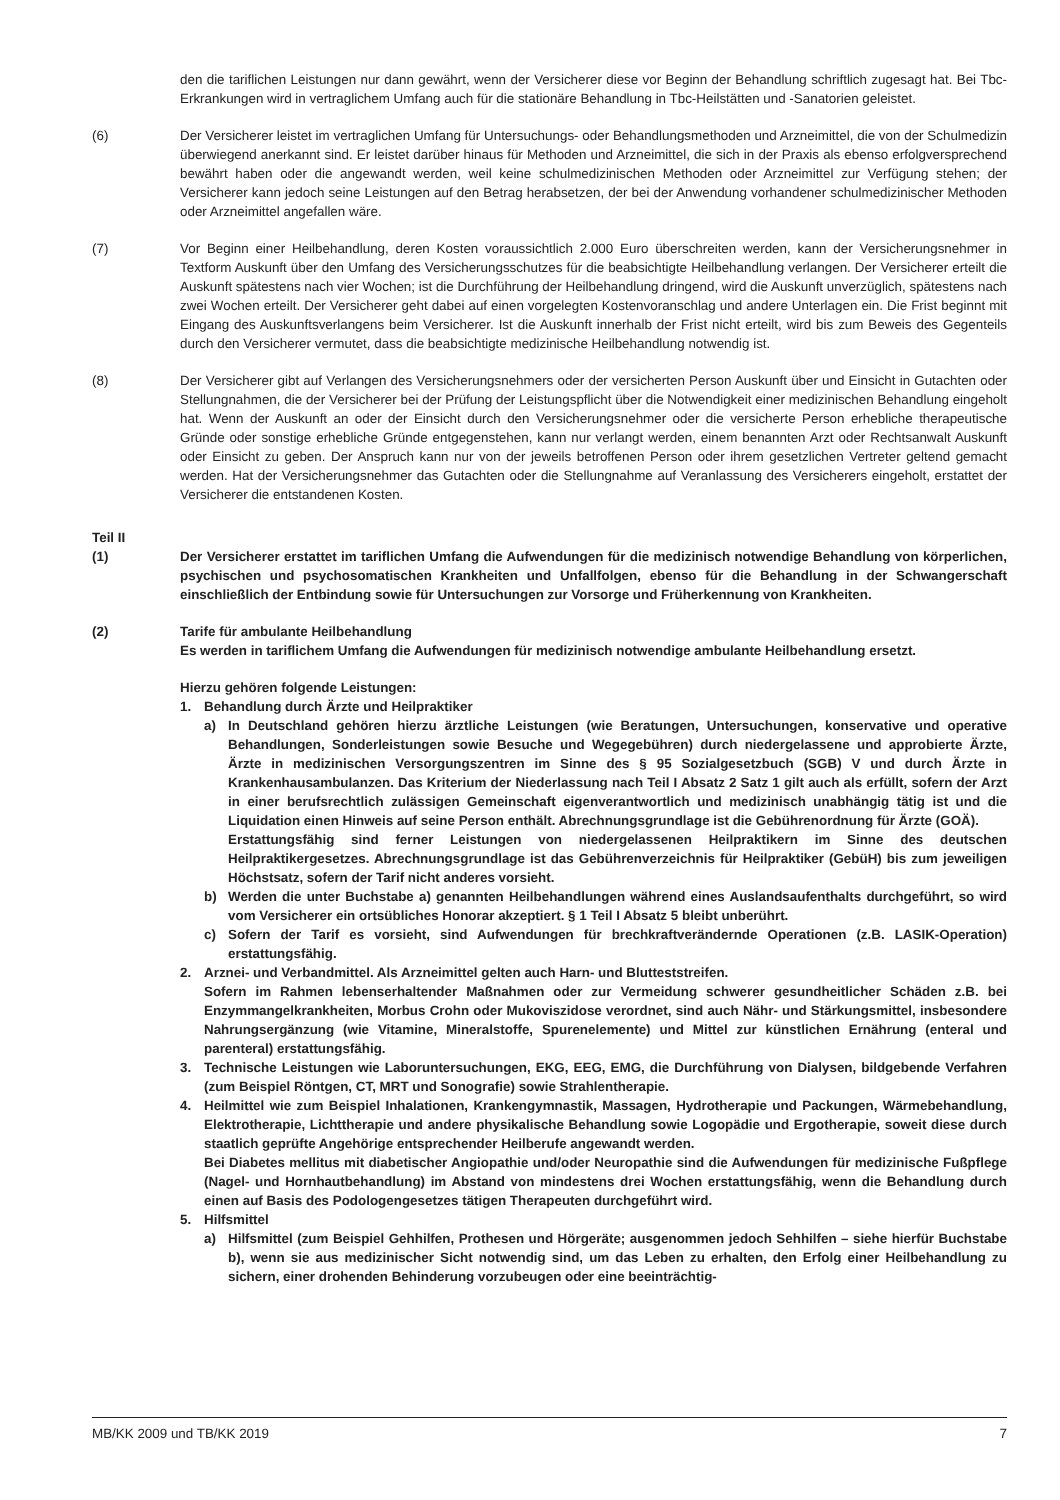den die tariflichen Leistungen nur dann gewährt, wenn der Versicherer diese vor Beginn der Behandlung schriftlich zugesagt hat. Bei Tbc-Erkrankungen wird in vertraglichem Umfang auch für die stationäre Behandlung in Tbc-Heilstätten und -Sanatorien geleistet.
(6) Der Versicherer leistet im vertraglichen Umfang für Untersuchungs- oder Behandlungsmethoden und Arzneimittel, die von der Schulmedizin überwiegend anerkannt sind. Er leistet darüber hinaus für Methoden und Arzneimittel, die sich in der Praxis als ebenso erfolgversprechend bewährt haben oder die angewandt werden, weil keine schulmedizinischen Methoden oder Arzneimittel zur Verfügung stehen; der Versicherer kann jedoch seine Leistungen auf den Betrag herabsetzen, der bei der Anwendung vorhandener schulmedizinischer Methoden oder Arzneimittel angefallen wäre.
(7) Vor Beginn einer Heilbehandlung, deren Kosten voraussichtlich 2.000 Euro überschreiten werden, kann der Versicherungsnehmer in Textform Auskunft über den Umfang des Versicherungsschutzes für die beabsichtigte Heilbehandlung verlangen. Der Versicherer erteilt die Auskunft spätestens nach vier Wochen; ist die Durchführung der Heilbehandlung dringend, wird die Auskunft unverzüglich, spätestens nach zwei Wochen erteilt. Der Versicherer geht dabei auf einen vorgelegten Kostenvoranschlag und andere Unterlagen ein. Die Frist beginnt mit Eingang des Auskunftsverlangens beim Versicherer. Ist die Auskunft innerhalb der Frist nicht erteilt, wird bis zum Beweis des Gegenteils durch den Versicherer vermutet, dass die beabsichtigte medizinische Heilbehandlung notwendig ist.
(8) Der Versicherer gibt auf Verlangen des Versicherungsnehmers oder der versicherten Person Auskunft über und Einsicht in Gutachten oder Stellungnahmen, die der Versicherer bei der Prüfung der Leistungspflicht über die Notwendigkeit einer medizinischen Behandlung eingeholt hat. Wenn der Auskunft an oder der Einsicht durch den Versicherungsnehmer oder die versicherte Person erhebliche therapeutische Gründe oder sonstige erhebliche Gründe entgegenstehen, kann nur verlangt werden, einem benannten Arzt oder Rechtsanwalt Auskunft oder Einsicht zu geben. Der Anspruch kann nur von der jeweils betroffenen Person oder ihrem gesetzlichen Vertreter geltend gemacht werden. Hat der Versicherungsnehmer das Gutachten oder die Stellungnahme auf Veranlassung des Versicherers eingeholt, erstattet der Versicherer die entstandenen Kosten.
Teil II
(1) Der Versicherer erstattet im tariflichen Umfang die Aufwendungen für die medizinisch notwendige Behandlung von körperlichen, psychischen und psychosomatischen Krankheiten und Unfallfolgen, ebenso für die Behandlung in der Schwangerschaft einschließlich der Entbindung sowie für Untersuchungen zur Vorsorge und Früherkennung von Krankheiten.
(2) Tarife für ambulante Heilbehandlung
Es werden in tariflichem Umfang die Aufwendungen für medizinisch notwendige ambulante Heilbehandlung ersetzt.
Hierzu gehören folgende Leistungen:
1. Behandlung durch Ärzte und Heilpraktiker
a) In Deutschland gehören hierzu ärztliche Leistungen (wie Beratungen, Untersuchungen, konservative und operative Behandlungen, Sonderleistungen sowie Besuche und Wegegebühren) durch niedergelassene und approbierte Ärzte, Ärzte in medizinischen Versorgungszentren im Sinne des § 95 Sozialgesetzbuch (SGB) V und durch Ärzte in Krankenhausambulanzen. Das Kriterium der Niederlassung nach Teil I Absatz 2 Satz 1 gilt auch als erfüllt, sofern der Arzt in einer berufsrechtlich zulässigen Gemeinschaft eigenverantwortlich und medizinisch unabhängig tätig ist und die Liquidation einen Hinweis auf seine Person enthält. Abrechnungsgrundlage ist die Gebührenordnung für Ärzte (GOÄ).
Erstattungsfähig sind ferner Leistungen von niedergelassenen Heilpraktikern im Sinne des deutschen Heilpraktikergesetzes. Abrechnungsgrundlage ist das Gebührenverzeichnis für Heilpraktiker (GebüH) bis zum jeweiligen Höchstsatz, sofern der Tarif nicht anderes vorsieht.
b) Werden die unter Buchstabe a) genannten Heilbehandlungen während eines Auslandsaufenthalts durchgeführt, so wird vom Versicherer ein ortsübliches Honorar akzeptiert. § 1 Teil I Absatz 5 bleibt unberührt.
c) Sofern der Tarif es vorsieht, sind Aufwendungen für brechkraftverändernde Operationen (z.B. LASIK-Operation) erstattungsfähig.
2. Arznei- und Verbandmittel. Als Arzneimittel gelten auch Harn- und Blutteststreifen.
Sofern im Rahmen lebenserhaltender Maßnahmen oder zur Vermeidung schwerer gesundheitlicher Schäden z.B. bei Enzymmangelkrankheiten, Morbus Crohn oder Mukoviszidose verordnet, sind auch Nähr- und Stärkungsmittel, insbesondere Nahrungsergänzung (wie Vitamine, Mineralstoffe, Spurenelemente) und Mittel zur künstlichen Ernährung (enteral und parenteral) erstattungsfähig.
3. Technische Leistungen wie Laboruntersuchungen, EKG, EEG, EMG, die Durchführung von Dialysen, bildgebende Verfahren (zum Beispiel Röntgen, CT, MRT und Sonografie) sowie Strahlentherapie.
4. Heilmittel wie zum Beispiel Inhalationen, Krankengymnastik, Massagen, Hydrotherapie und Packungen, Wärmebehandlung, Elektrotherapie, Lichttherapie und andere physikalische Behandlung sowie Logopädie und Ergotherapie, soweit diese durch staatlich geprüfte Angehörige entsprechender Heilberufe angewandt werden.
Bei Diabetes mellitus mit diabetischer Angiopathie und/oder Neuropathie sind die Aufwendungen für medizinische Fußpflege (Nagel- und Hornhautbehandlung) im Abstand von mindestens drei Wochen erstattungsfähig, wenn die Behandlung durch einen auf Basis des Podologengesetzes tätigen Therapeuten durchgeführt wird.
5. Hilfsmittel
a) Hilfsmittel (zum Beispiel Gehhilfen, Prothesen und Hörgeräte; ausgenommen jedoch Sehhilfen – siehe hierfür Buchstabe b), wenn sie aus medizinischer Sicht notwendig sind, um das Leben zu erhalten, den Erfolg einer Heilbehandlung zu sichern, einer drohenden Behinderung vorzubeugen oder eine beeinträchtig-
MB/KK 2009 und TB/KK 2019 7